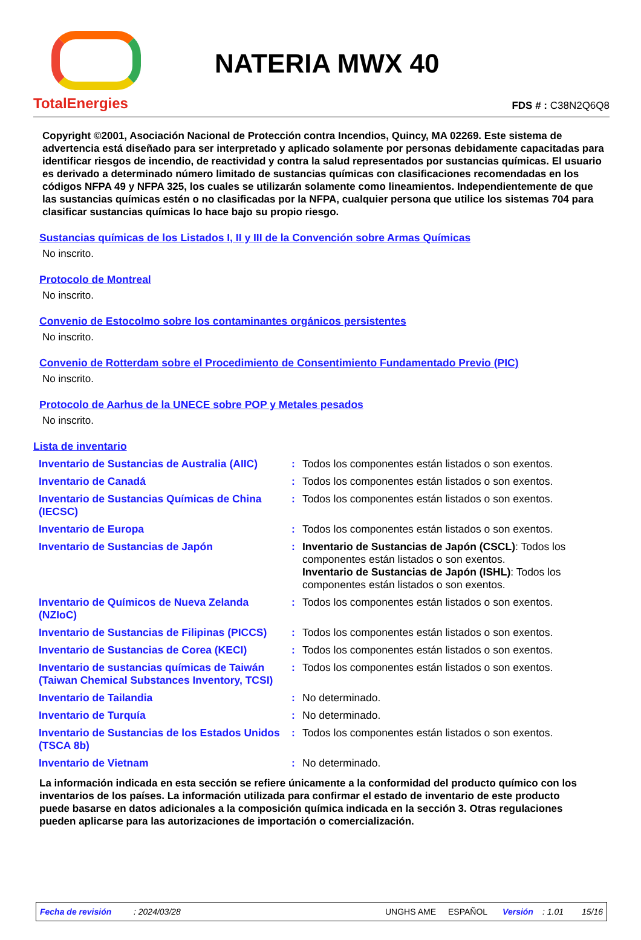TotalEnergies
NATERIA MWX 40
FDS # : C38N2Q6Q8
Copyright ©2001, Asociación Nacional de Protección contra Incendios, Quincy, MA 02269. Este sistema de advertencia está diseñado para ser interpretado y aplicado solamente por personas debidamente capacitadas para identificar riesgos de incendio, de reactividad y contra la salud representados por sustancias químicas. El usuario es derivado a determinado número limitado de sustancias químicas con clasificaciones recomendadas en los códigos NFPA 49 y NFPA 325, los cuales se utilizarán solamente como lineamientos. Independientemente de que las sustancias químicas estén o no clasificadas por la NFPA, cualquier persona que utilice los sistemas 704 para clasificar sustancias químicas lo hace bajo su propio riesgo.
Sustancias químicas de los Listados I, II y III de la Convención sobre Armas Químicas
No inscrito.
Protocolo de Montreal
No inscrito.
Convenio de Estocolmo sobre los contaminantes orgánicos persistentes
No inscrito.
Convenio de Rotterdam sobre el Procedimiento de Consentimiento Fundamentado Previo (PIC)
No inscrito.
Protocolo de Aarhus de la UNECE sobre POP y Metales pesados
No inscrito.
Lista de inventario
| Inventario de Sustancias de Australia (AIIC) | : | Todos los componentes están listados o son exentos. |
| Inventario de Canadá | : | Todos los componentes están listados o son exentos. |
| Inventario de Sustancias Químicas de China (IECSC) | : | Todos los componentes están listados o son exentos. |
| Inventario de Europa | : | Todos los componentes están listados o son exentos. |
| Inventario de Sustancias de Japón | : | Inventario de Sustancias de Japón (CSCL) : Todos los componentes están listados o son exentos. Inventario de Sustancias de Japón (ISHL) : Todos los componentes están listados o son exentos. |
| Inventario de Químicos de Nueva Zelanda (NZIoC) | : | Todos los componentes están listados o son exentos. |
| Inventario de Sustancias de Filipinas (PICCS) | : | Todos los componentes están listados o son exentos. |
| Inventario de Sustancias de Corea (KECI) | : | Todos los componentes están listados o son exentos. |
| Inventario de sustancias químicas de Taiwán (Taiwan Chemical Substances Inventory, TCSI) | : | Todos los componentes están listados o son exentos. |
| Inventario de Tailandia | : | No determinado. |
| Inventario de Turquía | : | No determinado. |
| Inventario de Sustancias de los Estados Unidos (TSCA 8b) | : | Todos los componentes están listados o son exentos. |
| Inventario de Vietnam | : | No determinado. |
La información indicada en esta sección se refiere únicamente a la conformidad del producto químico con los inventarios de los países. La información utilizada para confirmar el estado de inventario de este producto puede basarse en datos adicionales a la composición química indicada en la sección 3. Otras regulaciones pueden aplicarse para las autorizaciones de importación o comercialización.
Fecha de revisión: 2024/03/28 UNGHS AME ESPAÑOL Versión: 1.01 15/16